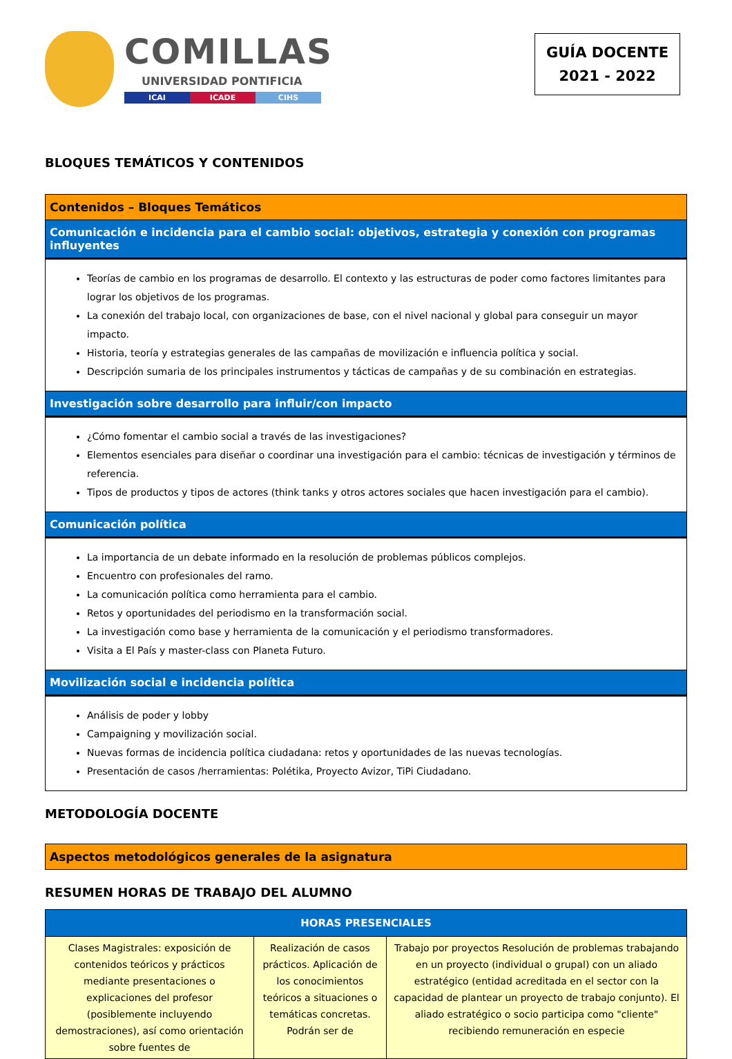COMILLAS
UNIVERSIDAD PONTIFICIA
ICAI ICADE CIHS
GUÍA DOCENTE
2021 - 2022
BLOQUES TEMÁTICOS Y CONTENIDOS
| Contenidos – Bloques Temáticos |
| Comunicación e incidencia para el cambio social: objetivos, estrategia y conexión con programas influyentes |
| Teorías de cambio en los programas de desarrollo. El contexto y las estructuras de poder como factores limitantes para lograr los objetivos de los programas. La conexión del trabajo local, con organizaciones de base, con el nivel nacional y global para conseguir un mayor impacto. Historia, teoría y estrategias generales de las campañas de movilización e influencia política y social. Descripción sumaria de los principales instrumentos y tácticas de campañas y de su combinación en estrategias. |
| Investigación sobre desarrollo para influir/con impacto |
| ¿Cómo fomentar el cambio social a través de las investigaciones? Elementos esenciales para diseñar o coordinar una investigación para el cambio: técnicas de investigación y términos de referencia. Tipos de productos y tipos de actores (think tanks y otros actores sociales que hacen investigación para el cambio). |
| Comunicación política |
| La importancia de un debate informado en la resolución de problemas públicos complejos. Encuentro con profesionales del ramo. La comunicación política como herramienta para el cambio. Retos y oportunidades del periodismo en la transformación social. La investigación como base y herramienta de la comunicación y el periodismo transformadores. Visita a El País y master-class con Planeta Futuro. |
| Movilización social e incidencia política |
| Análisis de poder y lobby Campaigning y movilización social. Nuevas formas de incidencia política ciudadana: retos y oportunidades de las nuevas tecnologías. Presentación de casos /herramientas: Polétika, Proyecto Avizor, TiPi Ciudadano. |
METODOLOGÍA DOCENTE
| Aspectos metodológicos generales de la asignatura |
RESUMEN HORAS DE TRABAJO DEL ALUMNO
| HORAS PRESENCIALES | | |
| --- | --- | --- |
| Clases Magistrales: exposición de contenidos teóricos y prácticos mediante presentaciones o explicaciones del profesor (posiblemente incluyendo demostraciones), así como orientación sobre fuentes de | Realización de casos prácticos. Aplicación de los conocimientos teóricos a situaciones o temáticas concretas. Podrán ser de | Trabajo por proyectos Resolución de problemas trabajando en un proyecto (individual o grupal) con un aliado estratégico (entidad acreditada en el sector con la capacidad de plantear un proyecto de trabajo conjunto). El aliado estratégico o socio participa como "cliente" recibiendo remuneración en especie |